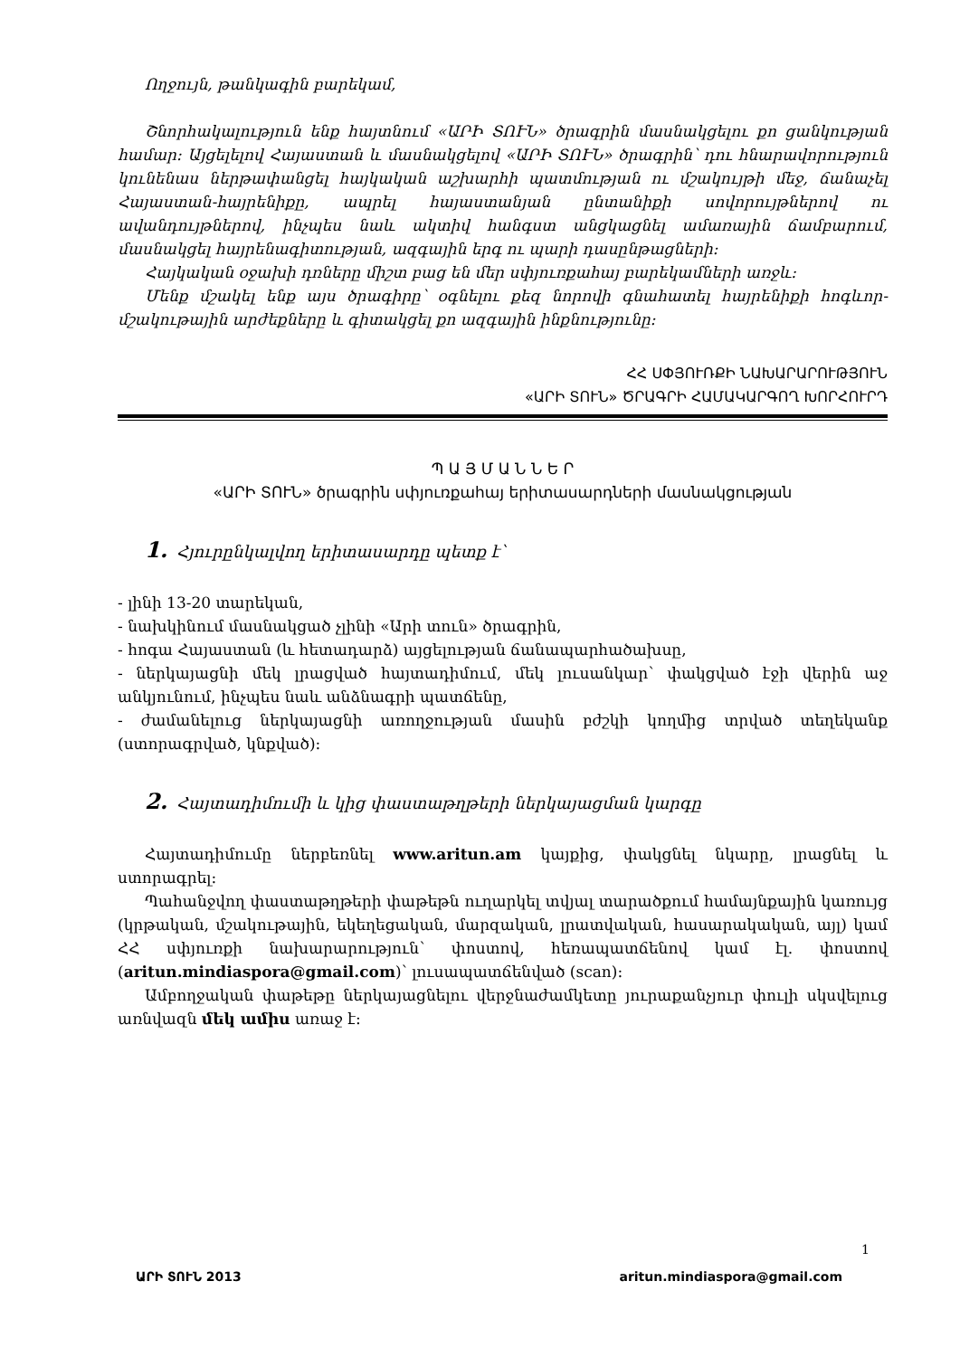Ողջույն, թանկագին բարեկամ,
Շնորհակալություն ենք հայտնում «ԱՐԻ ՏՈՒՆ» ծրագրին մասնակցելու քո ցանկության համար: Այցելելով Հայաստան և մասնակցելով «ԱՐԻ ՏՈՒՆ» ծրագրին՝ դու հնարավորություն կունենաս ներթափանցել հայկական աշխարհի պատմության ու մշակույթի մեջ, ճանաչել Հայաստան-հայրենիքը, ապրել հայաստանյան ընտանիքի սովորույթներով ու ավանդույթներով, ինչպես նաև ակտիվ հանգստ անցկացնել ամառային ճամբարում, մասնակցել հայրենագիտության, ազգային երգ ու պարի դասընթացների:
Հայկական օջախի դռները միշտ բաց են մեր սփյուռքահայ բարեկամների առջև:
Մենք մշակել ենք այս ծրագիրը՝ օգնելու քեզ նորովի գնահատել հայրենիքի հոգևոր-մշակութային արժեքները և գիտակցել քո ազգային ինքնությունը:
ՀՀ ՍՓՅՈՒՌՔԻ ՆԱԽԱՐԱՐՈՒԹՅՈՒՆ
«ԱՐԻ ՏՈՒՆ» ԾՐԱԳՐԻ ՀԱՄԱԿԱՐԳՈՂ ԽՈՐՀՈՒՐԴ
Պ Ա Յ Մ Ա Ն Ն Ե Ր
«ԱՐԻ ՏՈՒՆ» ծրագրին սփյուռքահայ երիտասարդների մասնակցության
1. Հյուրընկալվող երիտասարդը պետք է՝
- լինի 13-20 տարեկան,
- նախկինում մասնակցած չլինի «Արի տուն» ծրագրին,
- հոգա Հայաստան (և հետադարձ) այցելության ճանապարհածախսը,
- ներկայացնի մեկ լրացված հայտադիմում, մեկ լուսանկար՝ փակցված էջի վերին աջ անկյունում, ինչպես նաև անձնագրի պատճենը,
- ժամանելուց ներկայացնի առողջության մասին բժշկի կողմից տրված տեղեկանք (ստորագրված, կնքված):
2. Հայտադիմումի և կից փաստաթղթերի ներկայացման կարգը
Հայտադիմումը ներբեռնել www.aritun.am կայքից, փակցնել նկարը, լրացնել և ստորագրել:
Պահանջվող փաստաթղթերի փաթեթն ուղարկել տվյալ տարածքում համայնքային կառույց (կրթական, մշակութային, եկեղեցական, մարզական, լրատվական, հասարակական, այլ) կամ ՀՀ սփյուռքի նախարարություն՝ փոստով, հեռապատճենով կամ էլ. փոստով (aritun.mindiaspora@gmail.com)՝ լուսապատճենված (scan):
Ամբողջական փաթեթը ներկայացնելու վերջնաժամկետը յուրաքանչյուր փուլի սկսվելուց առնվազն մեկ ամիս առաջ է:
1
ԱՐԻ ՏՈՒՆ 2013 aritun.mindiaspora@gmail.com